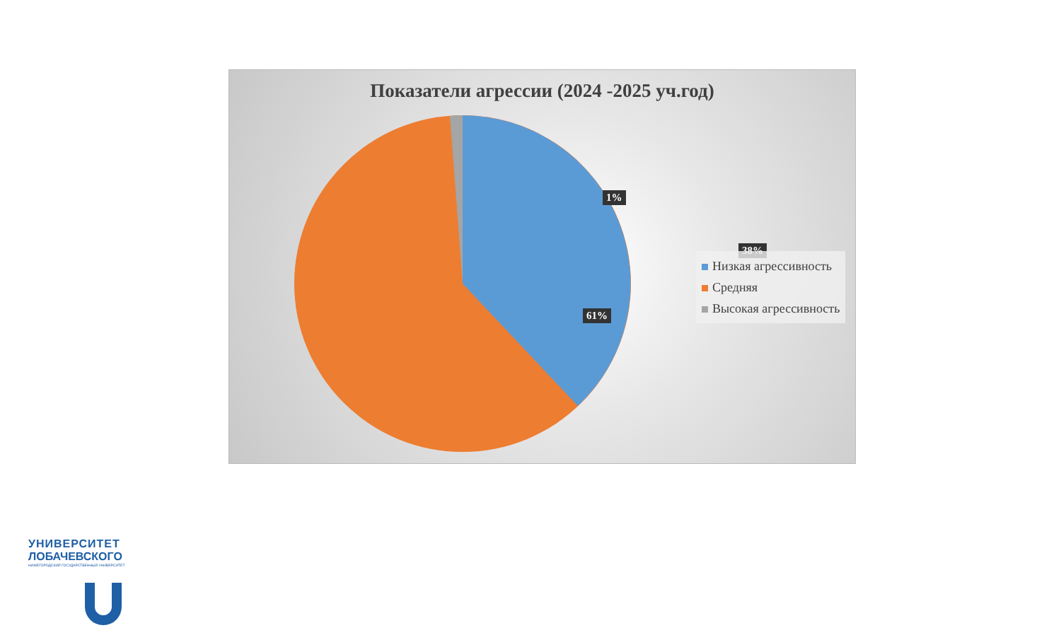Показатели агрессии (2024 -2025 уч.год)
1%
38%
61%
Низкая агрессивность
Средняя
Высокая агрессивность
УНИВЕРСИТЕТ
ЛОБАЧЕВСКОГО
НИЖЕГОРОДСКИЙ ГОСУДАРСТВЕННЫЙ УНИВЕРСИТЕТ